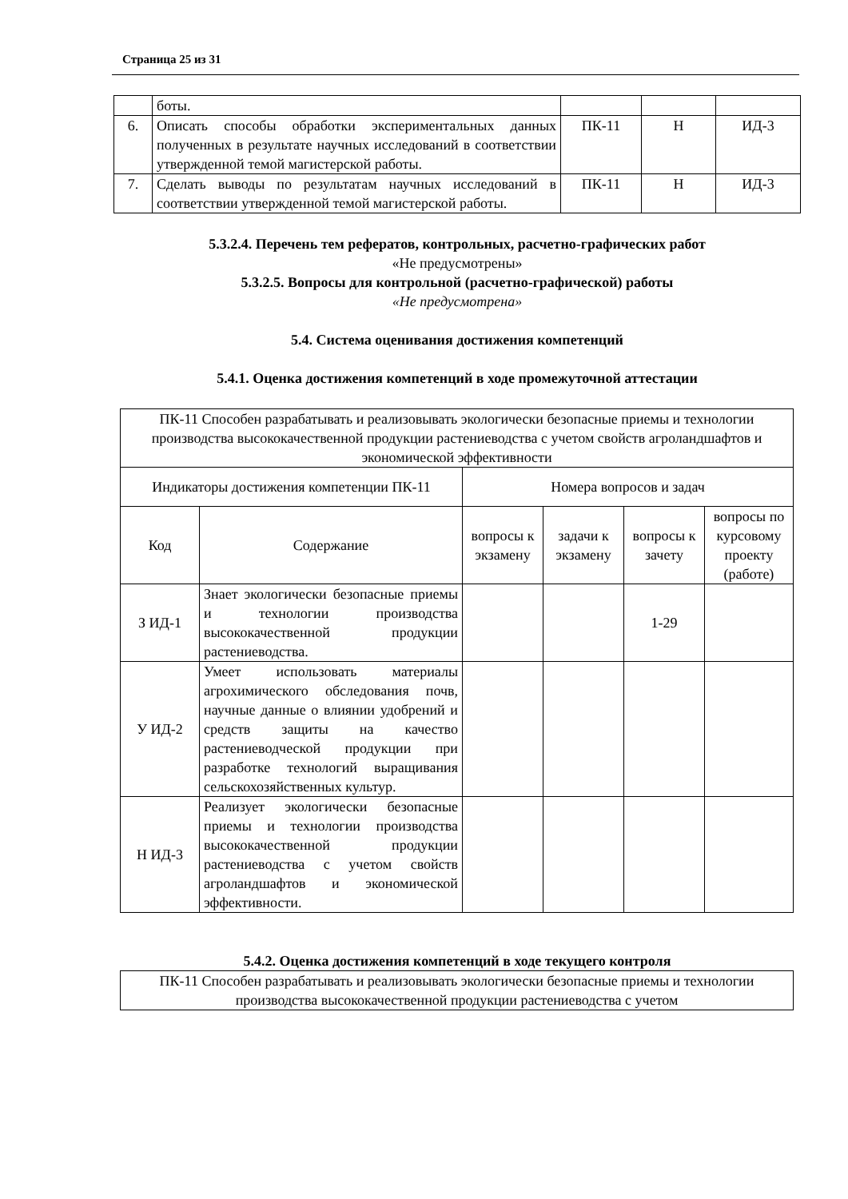Страница 25 из 31
| | боты. | | | |
| 6. | Описать способы обработки экспериментальных данных полученных в результате научных исследований в соответствии утвержденной темой магистерской работы. | ПК-11 | Н | ИД-3 |
| 7. | Сделать выводы по результатам научных исследований в соответствии утвержденной темой магистерской работы. | ПК-11 | Н | ИД-3 |
5.3.2.4. Перечень тем рефератов, контрольных, расчетно-графических работ
«Не предусмотрены»
5.3.2.5. Вопросы для контрольной (расчетно-графической) работы
«Не предусмотрена»
5.4. Система оценивания достижения компетенций
5.4.1. Оценка достижения компетенций в ходе промежуточной аттестации
| ПК-11 Способен разрабатывать и реализовывать экологически безопасные приемы и технологии производства высококачественной продукции растениеводства с учетом свойств агроландшафтов и экономической эффективности | | | | | |
| Индикаторы достижения компетенции ПК-11 | | Номера вопросов и задач | | | |
| Код | Содержание | вопросы к экзамену | задачи к экзамену | вопросы к зачету | вопросы по курсовому проекту (работе) |
| З ИД-1 | Знает экологически безопасные приемы и технологии производства высококачественной продукции растениеводства. | | | 1-29 | |
| У ИД-2 | Умеет использовать материалы агрохимического обследования почв, научные данные о влиянии удобрений и средств защиты на качество растениеводческой продукции при разработке технологий выращивания сельскохозяйственных культур. | | | | |
| Н ИД-3 | Реализует экологически безопасные приемы и технологии производства высококачественной продукции растениеводства с учетом свойств агроландшафтов и экономической эффективности. | | | | |
5.4.2. Оценка достижения компетенций в ходе текущего контроля
| ПК-11 Способен разрабатывать и реализовывать экологически безопасные приемы и технологии производства высококачественной продукции растениеводства с учетом |